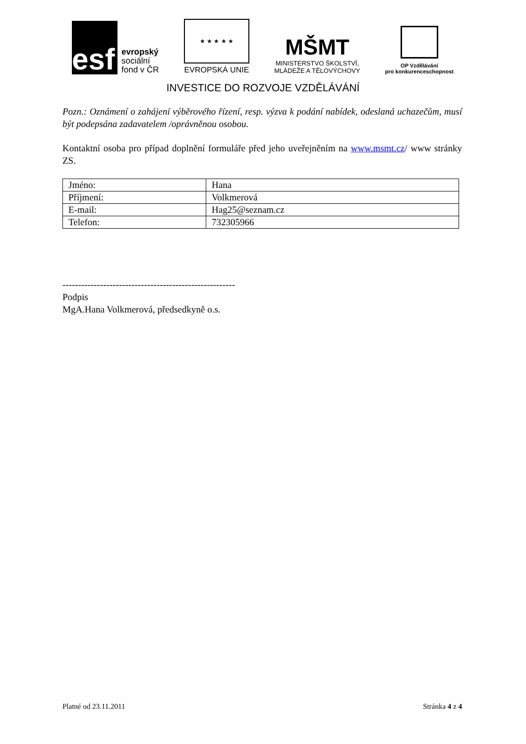esf
evropský
sociální
fond v ČR
★ ★ ★ ★ ★
EVROPSKÁ UNIE
MŠMT
MINISTERSTVO ŠKOLSTVÍ,
MLÁDEŽE A TĚLOVÝCHOVY
OP Vzdělávání
pro konkurenceschopnost
INVESTICE DO ROZVOJE VZDĚLÁVÁNÍ
Pozn.: Oznámení o zahájení výběrového řízení, resp. výzva k podání nabídek, odeslaná uchazečům, musí být podepsána zadavatelem /oprávněnou osobou.
Kontaktní osoba pro případ doplnění formuláře před jeho uveřejněním na www.msmt.cz/ www stránky ZS.
| Jméno: | Hana |
| Příjmení: | Volkmerová |
| E-mail: | Hag25@seznam.cz |
| Telefon: | 732305966 |
-------------------------------------------------------
Podpis
MgA.Hana Volkmerová, předsedkyně o.s.
Platné od 23.11.2011 Stránka 4 z 4